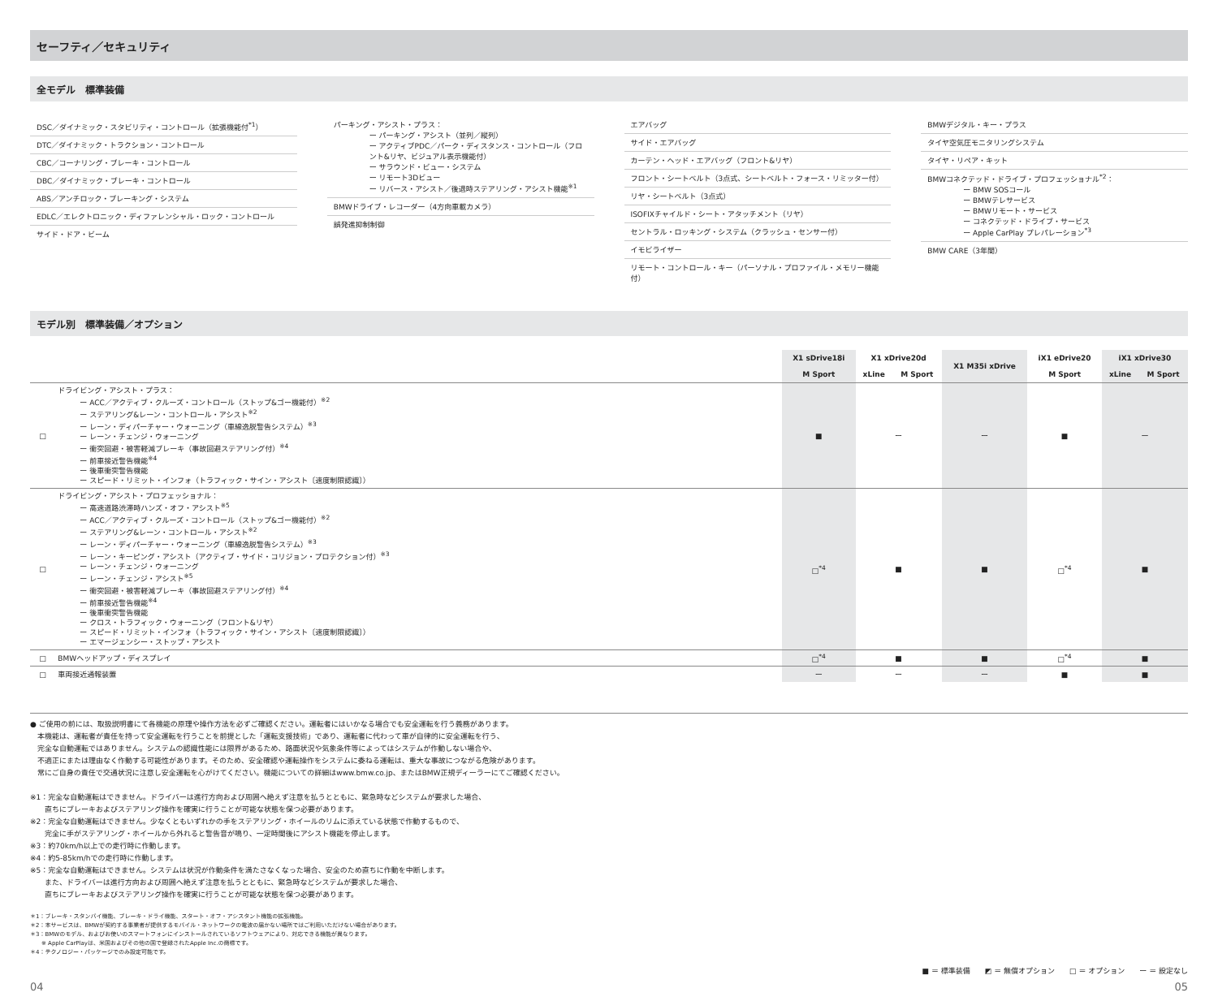セーフティ／セキュリティ
全モデル　標準装備
DSC／ダイナミック・スタビリティ・コントロール（拡張機能付<sup>*1</sup>）
DTC／ダイナミック・トラクション・コントロール
CBC／コーナリング・ブレーキ・コントロール
DBC／ダイナミック・ブレーキ・コントロール
ABS／アンチロック・ブレーキング・システム
EDLC／エレクトロニック・ディファレンシャル・ロック・コントロール
サイド・ドア・ビーム
パーキング・アシスト・プラス：
ー パーキング・アシスト（並列／縦列）
ー アクティブPDC／パーク・ディスタンス・コントロール（フロント&リヤ、ビジュアル表示機能付）
ー サラウンド・ビュー・システム
ー リモート3Dビュー
ー リバース・アシスト／後退時ステアリング・アシスト機能<sup>※1</sup>
BMWドライブ・レコーダー（4方向車載カメラ）
誤発進抑制制御
エアバッグ
サイド・エアバッグ
カーテン・ヘッド・エアバッグ（フロント&リヤ）
フロント・シートベルト（3点式、シートベルト・フォース・リミッター付）
リヤ・シートベルト（3点式）
ISOFIXチャイルド・シート・アタッチメント（リヤ）
セントラル・ロッキング・システム（クラッシュ・センサー付）
イモビライザー
リモート・コントロール・キー（パーソナル・プロファイル・メモリー機能付）
BMWデジタル・キー・プラス
タイヤ空気圧モニタリングシステム
タイヤ・リペア・キット
BMWコネクテッド・ドライブ・プロフェッショナル<sup>*2</sup>：
ー BMW SOSコール
ー BMWテレサービス
ー BMWリモート・サービス
ー コネクテッド・ドライブ・サービス
ー Apple CarPlay プレパレーション<sup>*3</sup>
BMW CARE（3年間）
モデル別　標準装備／オプション
| | | X1 sDrive18i | X1 xDrive20d | | X1 M35i xDrive | iX1 eDrive20 | iX1 xDrive30 | |
| --- | --- | --- | --- | --- | --- | --- | --- | --- |
| | | M Sport | xLine | M Sport | | M Sport | xLine | M Sport |
| □ | ドライビング・アシスト・プラス： ー ACC／アクティブ・クルーズ・コントロール（ストップ&ゴー機能付）<sup>※2</sup> ー ステアリング&レーン・コントロール・アシスト<sup>※2</sup> ー レーン・ディパーチャー・ウォーニング（車線逸脱警告システム）<sup>※3</sup> ー レーン・チェンジ・ウォーニング ー 衝突回避・被害軽減ブレーキ（事故回避ステアリング付）<sup>※4</sup> ー 前車接近警告機能<sup>※4</sup> ー 後車衝突警告機能 ー スピード・リミット・インフォ（トラフィック・サイン・アシスト〔速度制限認識〕） | ■ | ー | | ー | ■ | ー | |
| □ | ドライビング・アシスト・プロフェッショナル： ー 高速道路渋滞時ハンズ・オフ・アシスト<sup>※5</sup> ー ACC／アクティブ・クルーズ・コントロール（ストップ&ゴー機能付）<sup>※2</sup> ー ステアリング&レーン・コントロール・アシスト<sup>※2</sup> ー レーン・ディパーチャー・ウォーニング（車線逸脱警告システム）<sup>※3</sup> ー レーン・キーピング・アシスト（アクティブ・サイド・コリジョン・プロテクション付）<sup>※3</sup> ー レーン・チェンジ・ウォーニング ー レーン・チェンジ・アシスト<sup>※5</sup> ー 衝突回避・被害軽減ブレーキ（事故回避ステアリング付）<sup>※4</sup> ー 前車接近警告機能<sup>※4</sup> ー 後車衝突警告機能 ー クロス・トラフィック・ウォーニング（フロント&リヤ） ー スピード・リミット・インフォ（トラフィック・サイン・アシスト〔速度制限認識〕） ー エマージェンシー・ストップ・アシスト | □<sup>*4</sup> | ■ | | ■ | □<sup>*4</sup> | ■ | |
| □ | BMWヘッドアップ・ディスプレイ | □<sup>*4</sup> | ■ | | ■ | □<sup>*4</sup> | ■ | |
| □ | 車両接近通報装置 | ー | ー | | ー | ■ | ■ | |
● ご使用の前には、取扱説明書にて各機能の原理や操作方法を必ずご確認ください。運転者にはいかなる場合でも安全運転を行う義務があります。
　本機能は、運転者が責任を持って安全運転を行うことを前提とした「運転支援技術」であり、運転者に代わって車が自律的に安全運転を行う、
　完全な自動運転ではありません。システムの認識性能には限界があるため、路面状況や気象条件等によってはシステムが作動しない場合や、
　不適正にまたは理由なく作動する可能性があります。そのため、安全確認や運転操作をシステムに委ねる運転は、重大な事故につながる危険があります。
　常にご自身の責任で交通状況に注意し安全運転を心がけてください。機能についての詳細はwww.bmw.co.jp、またはBMW正規ディーラーにてご確認ください。
※1：完全な自動運転はできません。ドライバーは進行方向および周囲へ絶えず注意を払うとともに、緊急時などシステムが要求した場合、
　　直ちにブレーキおよびステアリング操作を確実に行うことが可能な状態を保つ必要があります。
※2：完全な自動運転はできません。少なくともいずれかの手をステアリング・ホイールのリムに添えている状態で作動するもので、
　　完全に手がステアリング・ホイールから外れると警告音が鳴り、一定時間後にアシスト機能を停止します。
※3：約70km/h以上での走行時に作動します。
※4：約5-85km/hでの走行時に作動します。
※5：完全な自動運転はできません。システムは状況が作動条件を満たさなくなった場合、安全のため直ちに作動を中断します。
　　また、ドライバーは進行方向および周囲へ絶えず注意を払うとともに、緊急時などシステムが要求した場合、
　　直ちにブレーキおよびステアリング操作を確実に行うことが可能な状態を保つ必要があります。
＊1：ブレーキ・スタンバイ機能、ブレーキ・ドライ機能、スタート・オフ・アシスタント機能の拡張機能。
＊2：本サービスは、BMWが契約する事業者が提供するモバイル・ネットワークの電波の届かない場所ではご利用いただけない場合があります。
＊3：BMWのモデル、およびお使いのスマートフォンにインストールされているソフトウェアにより、対応できる機能が異なります。
　　※ Apple CarPlayは、米国およびその他の国で登録されたApple Inc.の商標です。
＊4：テクノロジー・パッケージでのみ設定可能です。
■ ＝ 標準装備　　◩ ＝ 無償オプション　　□ ＝ オプション　　ー ＝ 設定なし
04 05